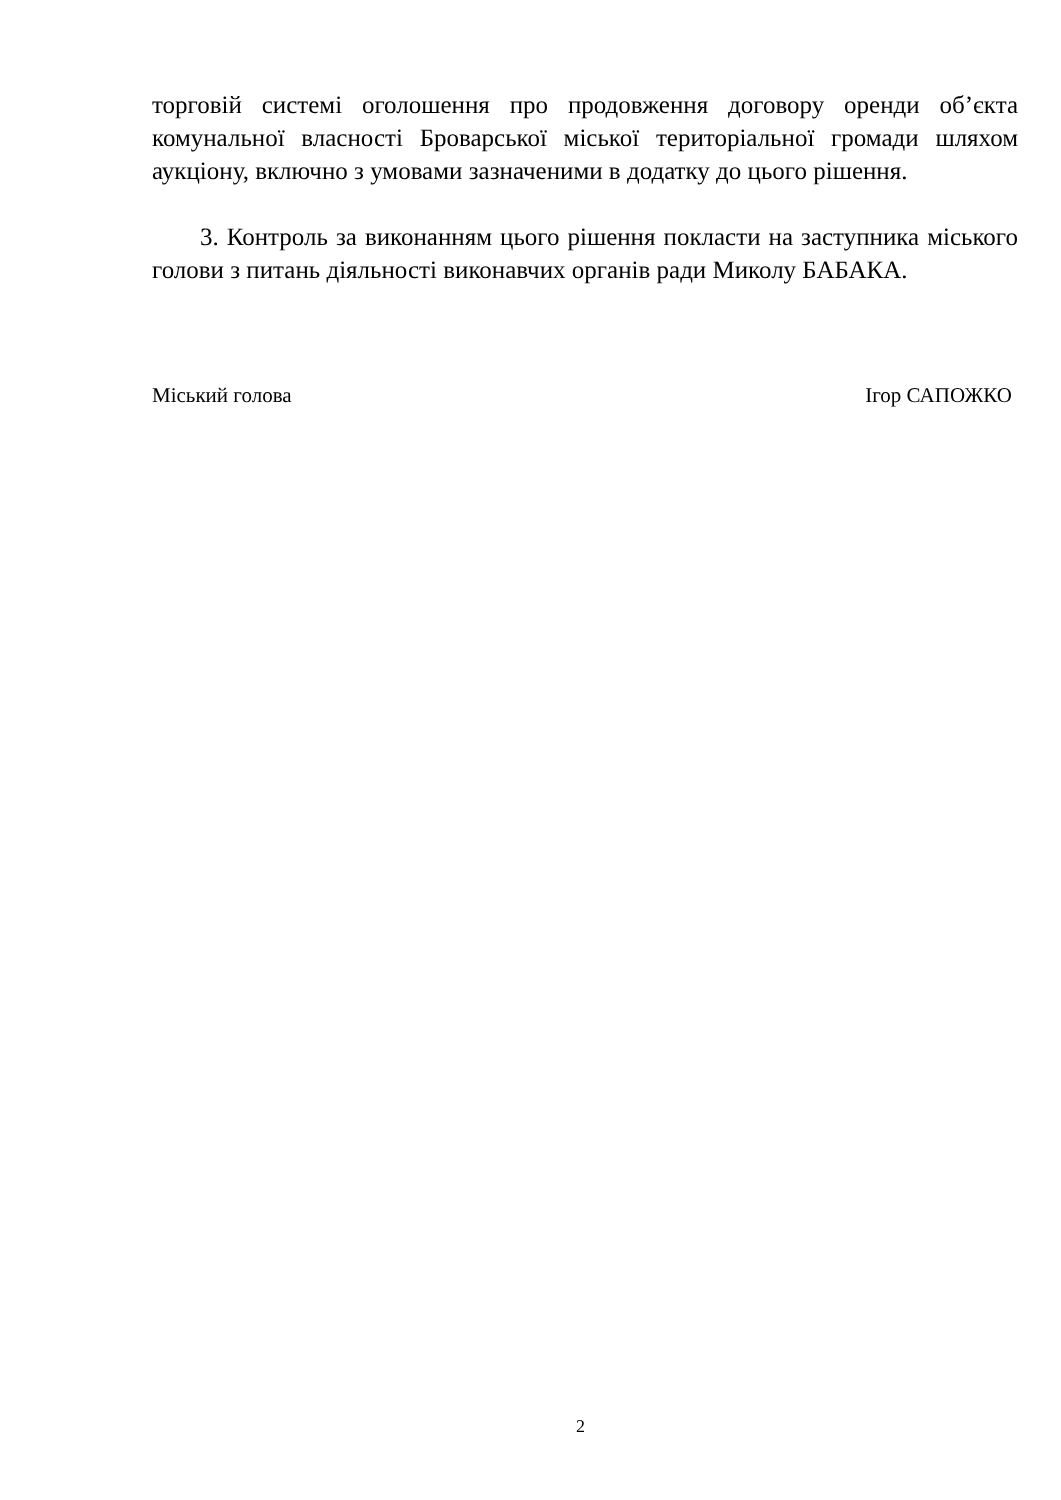торговій системі оголошення про продовження договору оренди об’єкта комунальної власності Броварської міської територіальної громади шляхом аукціону, включно з умовами зазначеними в додатку до цього рішення.
3. Контроль за виконанням цього рішення покласти на заступника міського голови з питань діяльності виконавчих органів ради Миколу БАБАКА.
Міський голова Ігор САПОЖКО
2